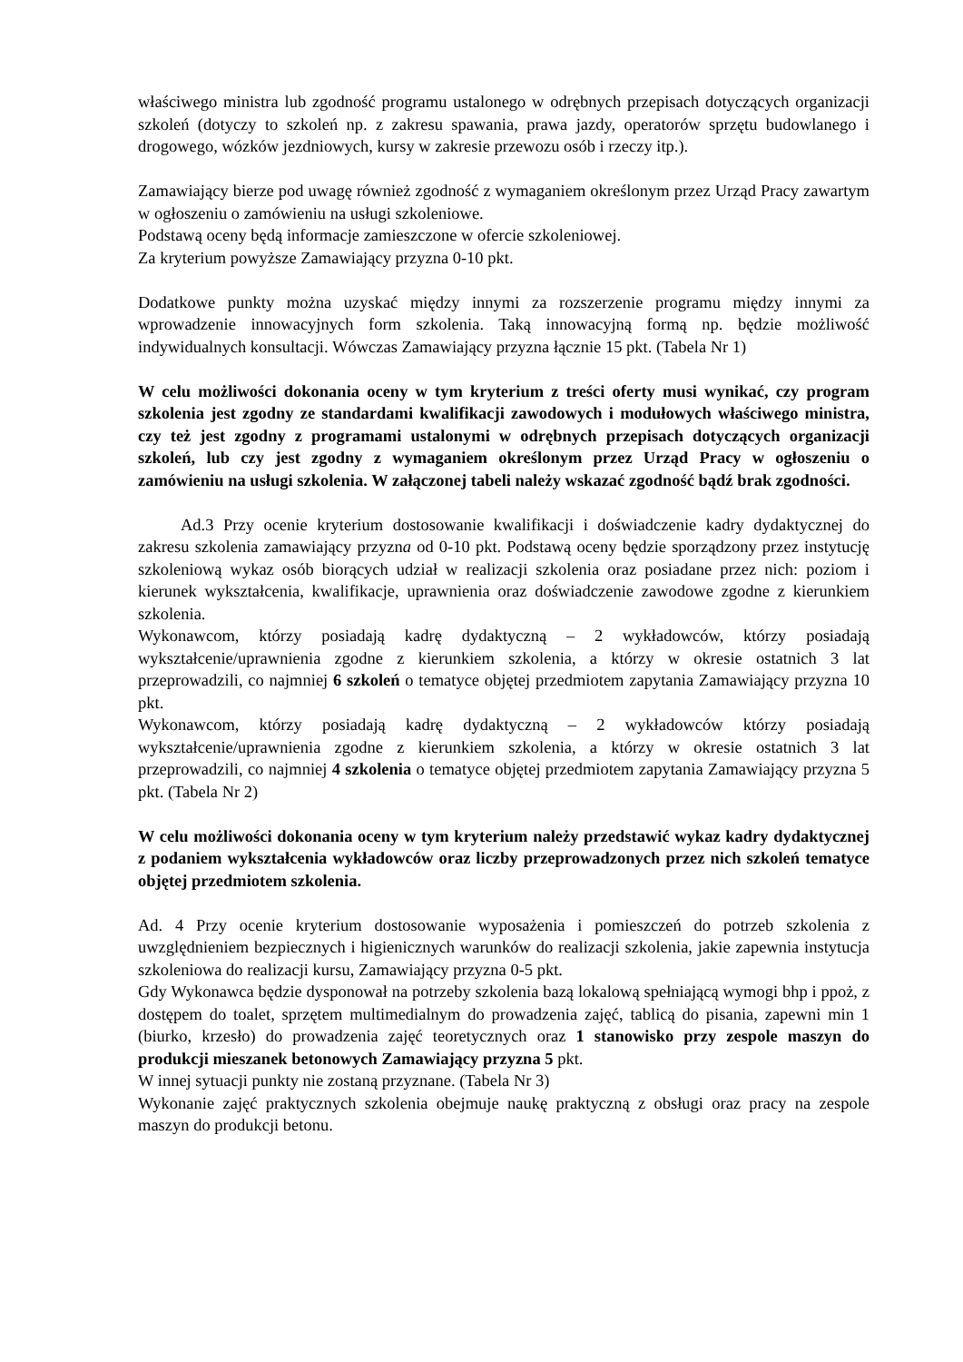właściwego ministra lub zgodność programu ustalonego w odrębnych przepisach dotyczących organizacji szkoleń (dotyczy to szkoleń np. z zakresu spawania, prawa jazdy, operatorów sprzętu budowlanego i drogowego, wózków jezdniowych, kursy w zakresie przewozu osób i rzeczy itp.).
Zamawiający bierze pod uwagę również zgodność z wymaganiem określonym przez Urząd Pracy zawartym w ogłoszeniu o zamówieniu na usługi szkoleniowe.
Podstawą oceny będą informacje zamieszczone w ofercie szkoleniowej.
Za kryterium powyższe Zamawiający przyzna 0-10 pkt.
Dodatkowe punkty można uzyskać między innymi za rozszerzenie programu między innymi za wprowadzenie innowacyjnych form szkolenia. Taką innowacyjną formą np. będzie możliwość indywidualnych konsultacji. Wówczas Zamawiający przyzna łącznie 15 pkt. (Tabela Nr 1)
W celu możliwości dokonania oceny w tym kryterium z treści oferty musi wynikać, czy program szkolenia jest zgodny ze standardami kwalifikacji zawodowych i modułowych właściwego ministra, czy też jest zgodny z programami ustalonymi w odrębnych przepisach dotyczących organizacji szkoleń, lub czy jest zgodny z wymaganiem określonym przez Urząd Pracy w ogłoszeniu o zamówieniu na usługi szkolenia. W załączonej tabeli należy wskazać zgodność bądź brak zgodności.
Ad.3 Przy ocenie kryterium dostosowanie kwalifikacji i doświadczenie kadry dydaktycznej do zakresu szkolenia zamawiający przyzna od 0-10 pkt. Podstawą oceny będzie sporządzony przez instytucję szkoleniową wykaz osób biorących udział w realizacji szkolenia oraz posiadane przez nich: poziom i kierunek wykształcenia, kwalifikacje, uprawnienia oraz doświadczenie zawodowe zgodne z kierunkiem szkolenia.
Wykonawcom, którzy posiadają kadrę dydaktyczną – 2 wykładowców, którzy posiadają wykształcenie/uprawnienia zgodne z kierunkiem szkolenia, a którzy w okresie ostatnich 3 lat przeprowadzili, co najmniej 6 szkoleń o tematyce objętej przedmiotem zapytania Zamawiający przyzna 10 pkt.
Wykonawcom, którzy posiadają kadrę dydaktyczną – 2 wykładowców którzy posiadają wykształcenie/uprawnienia zgodne z kierunkiem szkolenia, a którzy w okresie ostatnich 3 lat przeprowadzili, co najmniej 4 szkolenia o tematyce objętej przedmiotem zapytania Zamawiający przyzna 5 pkt. (Tabela Nr 2)
W celu możliwości dokonania oceny w tym kryterium należy przedstawić wykaz kadry dydaktycznej z podaniem wykształcenia wykładowców oraz liczby przeprowadzonych przez nich szkoleń tematyce objętej przedmiotem szkolenia.
Ad. 4 Przy ocenie kryterium dostosowanie wyposażenia i pomieszczeń do potrzeb szkolenia z uwzględnieniem bezpiecznych i higienicznych warunków do realizacji szkolenia, jakie zapewnia instytucja szkoleniowa do realizacji kursu, Zamawiający przyzna 0-5 pkt.
Gdy Wykonawca będzie dysponował na potrzeby szkolenia bazą lokalową spełniającą wymogi bhp i ppoż, z dostępem do toalet, sprzętem multimedialnym do prowadzenia zajęć, tablicą do pisania, zapewni min 1 (biurko, krzesło) do prowadzenia zajęć teoretycznych oraz 1 stanowisko przy zespole maszyn do produkcji mieszanek betonowych Zamawiający przyzna 5 pkt.
W innej sytuacji punkty nie zostaną przyznane. (Tabela Nr 3)
Wykonanie zajęć praktycznych szkolenia obejmuje naukę praktyczną z obsługi oraz pracy na zespole maszyn do produkcji betonu.